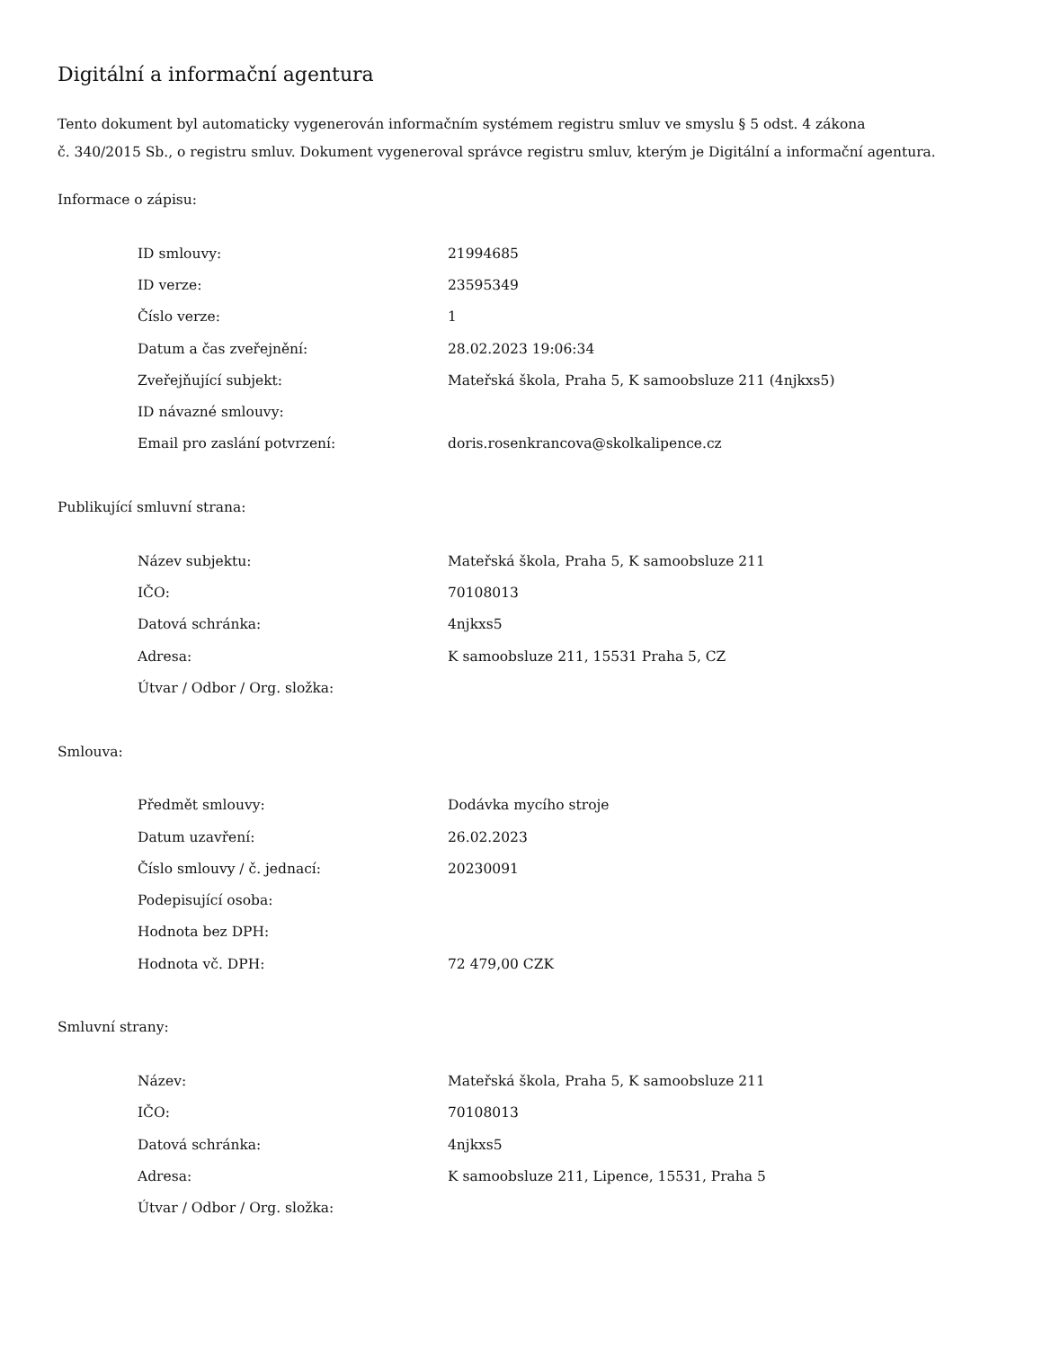Digitální a informační agentura
Tento dokument byl automaticky vygenerován informačním systémem registru smluv ve smyslu § 5 odst. 4 zákona
č. 340/2015 Sb., o registru smluv. Dokument vygeneroval správce registru smluv, kterým je Digitální a informační agentura.
Informace o zápisu:
| ID smlouvy: | 21994685 |
| ID verze: | 23595349 |
| Číslo verze: | 1 |
| Datum a čas zveřejnění: | 28.02.2023 19:06:34 |
| Zveřejňující subjekt: | Mateřská škola, Praha 5, K samoobsluze 211 (4njkxs5) |
| ID návazné smlouvy: | |
| Email pro zaslání potvrzení: | doris.rosenkrancova@skolkalipence.cz |
Publikující smluvní strana:
| Název subjektu: | Mateřská škola, Praha 5, K samoobsluze 211 |
| IČO: | 70108013 |
| Datová schránka: | 4njkxs5 |
| Adresa: | K samoobsluze 211, 15531 Praha 5, CZ |
| Útvar / Odbor / Org. složka: | |
Smlouva:
| Předmět smlouvy: | Dodávka mycího stroje |
| Datum uzavření: | 26.02.2023 |
| Číslo smlouvy / č. jednací: | 20230091 |
| Podepisující osoba: | |
| Hodnota bez DPH: | |
| Hodnota vč. DPH: | 72 479,00 CZK |
Smluvní strany:
| Název: | Mateřská škola, Praha 5, K samoobsluze 211 |
| IČO: | 70108013 |
| Datová schránka: | 4njkxs5 |
| Adresa: | K samoobsluze 211, Lipence, 15531, Praha 5 |
| Útvar / Odbor / Org. složka: | |